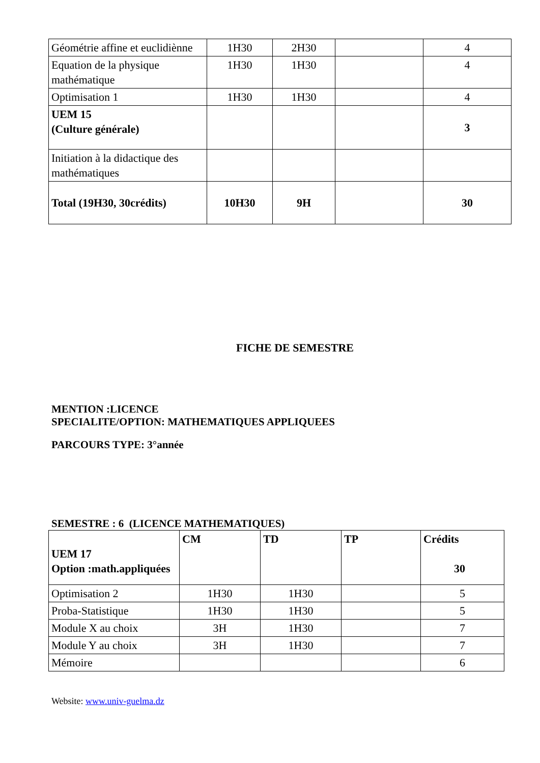| Géométrie affine et euclidiènne | 1H30 | 2H30 | | 4 |
| Equation de la physique mathématique | 1H30 | 1H30 | | 4 |
| Optimisation 1 | 1H30 | 1H30 | | 4 |
| UEM 15 (Culture générale) | | | | 3 |
| Initiation à la didactique des mathématiques | | | | |
| Total (19H30, 30crédits) | 10H30 | 9H | | 30 |
FICHE DE SEMESTRE
MENTION :LICENCE
SPECIALITE/OPTION: MATHEMATIQUES APPLIQUEES
PARCOURS TYPE: 3°année
SEMESTRE : 6 (LICENCE MATHEMATIQUES)
| UEM 17 Option :math.appliquées | CM | TD | TP | Crédits 30 |
| Optimisation 2 | 1H30 | 1H30 | | 5 |
| Proba-Statistique | 1H30 | 1H30 | | 5 |
| Module X au choix | 3H | 1H30 | | 7 |
| Module Y au choix | 3H | 1H30 | | 7 |
| Mémoire | | | | 6 |
Website: www.univ-guelma.dz